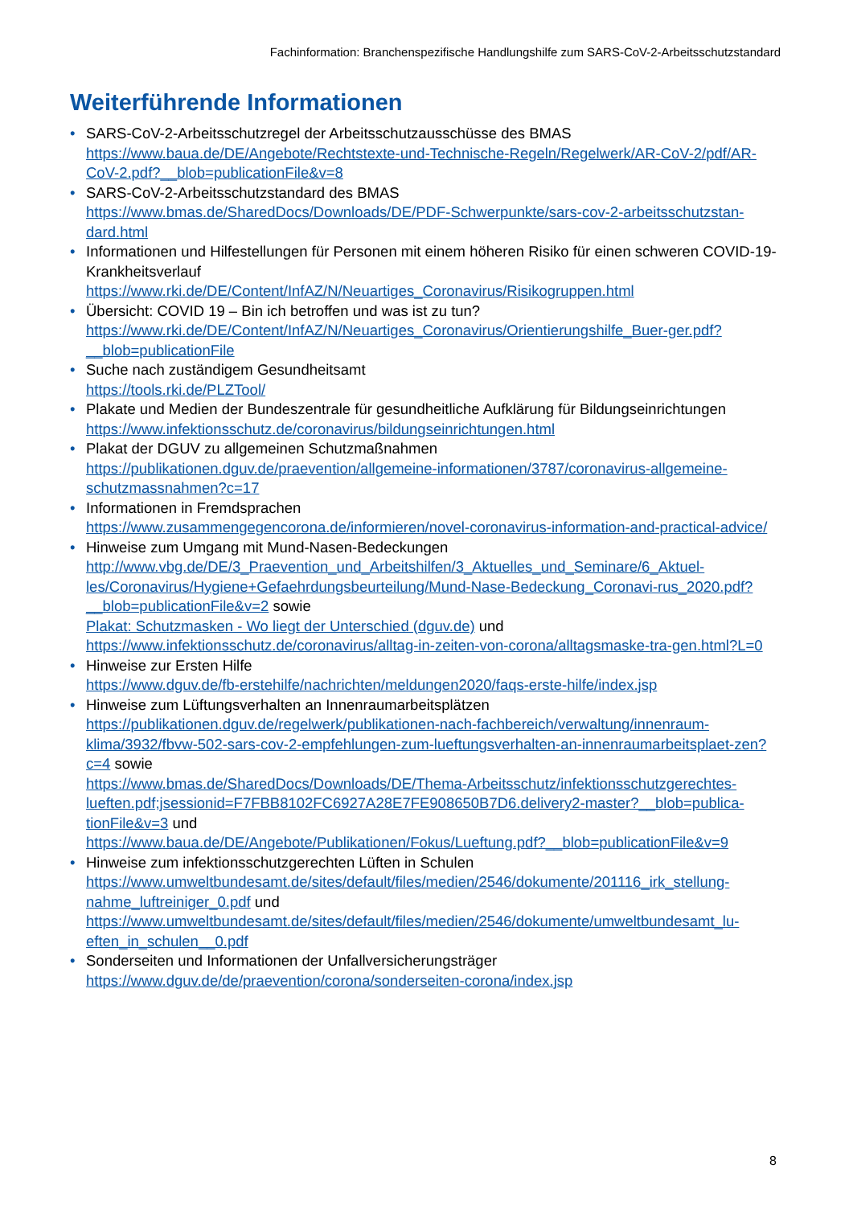Fachinformation: Branchenspezifische Handlungshilfe zum SARS-CoV-2-Arbeitsschutzstandard
Weiterführende Informationen
• SARS-CoV-2-Arbeitsschutzregel der Arbeitsschutzausschüsse des BMAS
https://www.baua.de/DE/Angebote/Rechtstexte-und-Technische-Regeln/Regelwerk/AR-CoV-2/pdf/AR-CoV-2.pdf?__blob=publicationFile&v=8
• SARS-CoV-2-Arbeitsschutzstandard des BMAS
https://www.bmas.de/SharedDocs/Downloads/DE/PDF-Schwerpunkte/sars-cov-2-arbeitsschutzstan-dard.html
• Informationen und Hilfestellungen für Personen mit einem höheren Risiko für einen schweren COVID-19-Krankheitsverlauf
https://www.rki.de/DE/Content/InfAZ/N/Neuartiges_Coronavirus/Risikogruppen.html
• Übersicht: COVID 19 – Bin ich betroffen und was ist zu tun?
https://www.rki.de/DE/Content/InfAZ/N/Neuartiges_Coronavirus/Orientierungshilfe_Buer-ger.pdf?__blob=publicationFile
• Suche nach zuständigem Gesundheitsamt
https://tools.rki.de/PLZTool/
• Plakate und Medien der Bundeszentrale für gesundheitliche Aufklärung für Bildungseinrichtungen
https://www.infektionsschutz.de/coronavirus/bildungseinrichtungen.html
• Plakat der DGUV zu allgemeinen Schutzmaßnahmen
https://publikationen.dguv.de/praevention/allgemeine-informationen/3787/coronavirus-allgemeine-schutzmassnahmen?c=17
• Informationen in Fremdsprachen
https://www.zusammengegencorona.de/informieren/novel-coronavirus-information-and-practical-advice/
• Hinweise zum Umgang mit Mund-Nasen-Bedeckungen
http://www.vbg.de/DE/3_Praevention_und_Arbeitshilfen/3_Aktuelles_und_Seminare/6_Aktuel-les/Coronavirus/Hygiene+Gefaehrdungsbeurteilung/Mund-Nase-Bedeckung_Coronavi-rus_2020.pdf?__blob=publicationFile&v=2 sowie
Plakat: Schutzmasken - Wo liegt der Unterschied (dguv.de) und
https://www.infektionsschutz.de/coronavirus/alltag-in-zeiten-von-corona/alltagsmaske-tra-gen.html?L=0
• Hinweise zur Ersten Hilfe
https://www.dguv.de/fb-erstehilfe/nachrichten/meldungen2020/faqs-erste-hilfe/index.jsp
• Hinweise zum Lüftungsverhalten an Innenraumarbeitsplätzen
https://publikationen.dguv.de/regelwerk/publikationen-nach-fachbereich/verwaltung/innenraum-klima/3932/fbvw-502-sars-cov-2-empfehlungen-zum-lueftungsverhalten-an-innenraumarbeitsplaet-zen?c=4 sowie
https://www.bmas.de/SharedDocs/Downloads/DE/Thema-Arbeitsschutz/infektionsschutzgerechtes-lueften.pdf;jsessionid=F7FBB8102FC6927A28E7FE908650B7D6.delivery2-master?__blob=publica-tionFile&v=3 und
https://www.baua.de/DE/Angebote/Publikationen/Fokus/Lueftung.pdf?__blob=publicationFile&v=9
• Hinweise zum infektionsschutzgerechten Lüften in Schulen
https://www.umweltbundesamt.de/sites/default/files/medien/2546/dokumente/201116_irk_stellung-nahme_luftreiniger_0.pdf und
https://www.umweltbundesamt.de/sites/default/files/medien/2546/dokumente/umweltbundesamt_lu-eften_in_schulen__0.pdf
• Sonderseiten und Informationen der Unfallversicherungsträger
https://www.dguv.de/de/praevention/corona/sonderseiten-corona/index.jsp
8